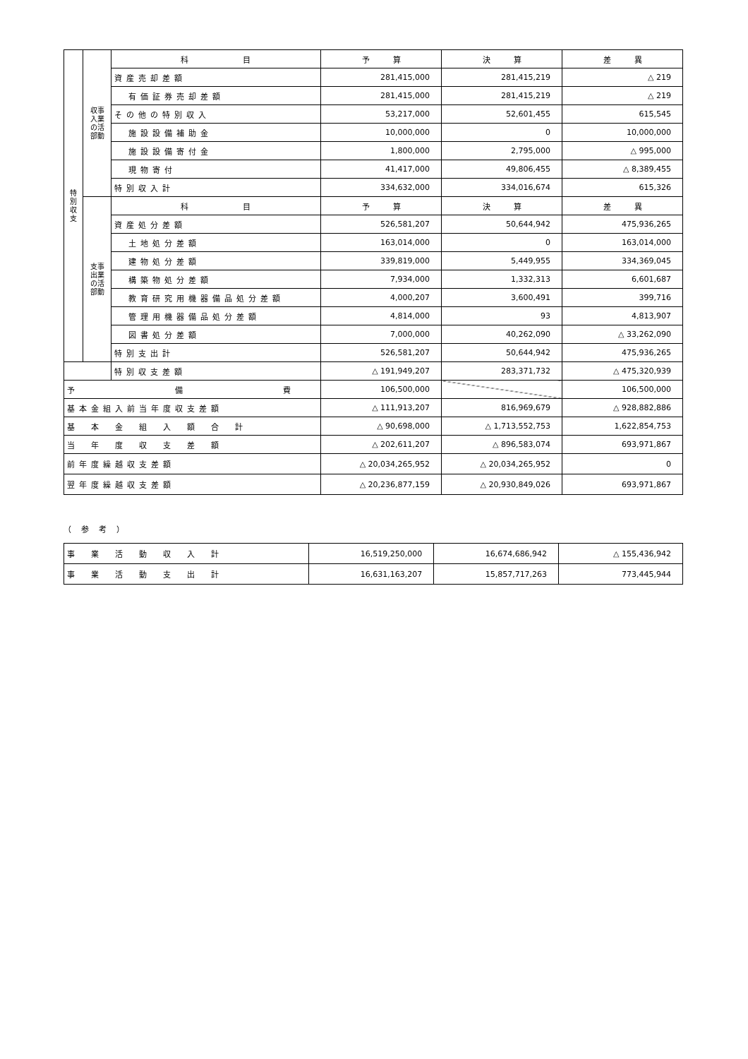| 特 別 収 支 | 収事 入業 の活 部動 | 科 目 | 予 算 | 決 算 | 差 異 |
| | | 資産売却差額 | 281,415,000 | 281,415,219 | △ 219 |
| | | 有価証券売却差額 | 281,415,000 | 281,415,219 | △ 219 |
| | | その他の特別収入 | 53,217,000 | 52,601,455 | 615,545 |
| | | 施設設備補助金 | 10,000,000 | 0 | 10,000,000 |
| | | 施設設備寄付金 | 1,800,000 | 2,795,000 | △ 995,000 |
| | | 現物寄付 | 41,417,000 | 49,806,455 | △ 8,389,455 |
| | | 特別収入計 | 334,632,000 | 334,016,674 | 615,326 |
| | 支事 出業 の活 部動 | 科 目 | 予 算 | 決 算 | 差 異 |
| | | 資産処分差額 | 526,581,207 | 50,644,942 | 475,936,265 |
| | | 土地処分差額 | 163,014,000 | 0 | 163,014,000 |
| | | 建物処分差額 | 339,819,000 | 5,449,955 | 334,369,045 |
| | | 構築物処分差額 | 7,934,000 | 1,332,313 | 6,601,687 |
| | | 教育研究用機器備品処分差額 | 4,000,207 | 3,600,491 | 399,716 |
| | | 管理用機器備品処分差額 | 4,814,000 | 93 | 4,813,907 |
| | | 図書処分差額 | 7,000,000 | 40,262,090 | △ 33,262,090 |
| | | 特別支出計 | 526,581,207 | 50,644,942 | 475,936,265 |
| | | 特別収支差額 | △ 191,949,207 | 283,371,732 | △ 475,320,939 |
| 予 備 費 | | | 106,500,000 | | 106,500,000 |
| 基本金組入前当年度収支差額 | | | △ 111,913,207 | 816,969,679 | △ 928,882,886 |
| 基 本 金 組 入 額 合 計 | | | △ 90,698,000 | △ 1,713,552,753 | 1,622,854,753 |
| 当 年 度 収 支 差 額 | | | △ 202,611,207 | △ 896,583,074 | 693,971,867 |
| 前年度繰越収支差額 | | | △ 20,034,265,952 | △ 20,034,265,952 | 0 |
| 翌年度繰越収支差額 | | | △ 20,236,877,159 | △ 20,930,849,026 | 693,971,867 |
（参考）
| 事 業 活 動 収 入 計 | 16,519,250,000 | 16,674,686,942 | △ 155,436,942 |
| 事 業 活 動 支 出 計 | 16,631,163,207 | 15,857,717,263 | 773,445,944 |